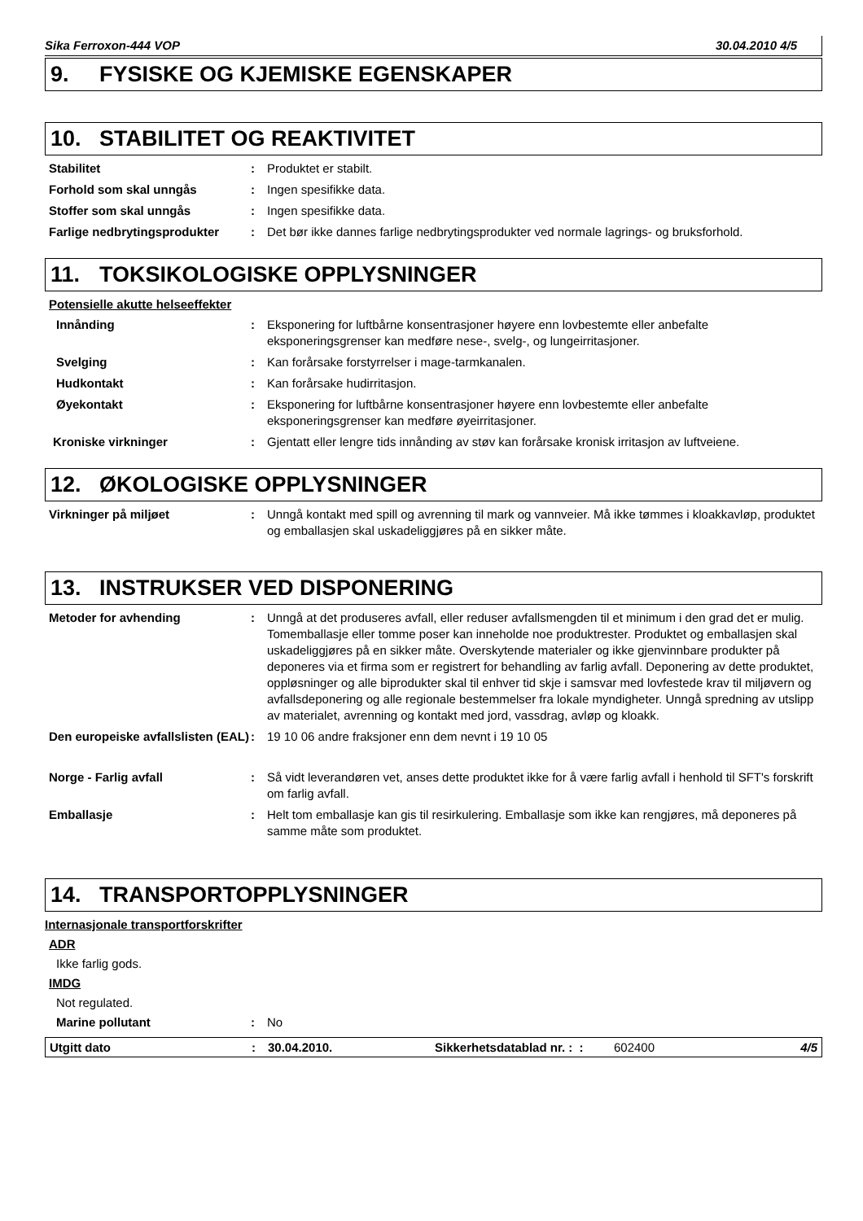Sika Ferroxon-444 VOP 30.04.2010 4/5
9. FYSISKE OG KJEMISKE EGENSKAPER
10. STABILITET OG REAKTIVITET
Stabilitet : Produktet er stabilt.
Forhold som skal unngås : Ingen spesifikke data.
Stoffer som skal unngås : Ingen spesifikke data.
Farlige nedbrytingsprodukter
: Det bør ikke dannes farlige nedbrytingsprodukter ved normale lagrings- og bruksforhold.
11. TOKSIKOLOGISKE OPPLYSNINGER
Potensielle akutte helseeffekter
Innånding : Eksponering for luftbårne konsentrasjoner høyere enn lovbestemte eller anbefalte eksponeringsgrenser kan medføre nese-, svelg-, og lungeirritasjoner.
Svelging : Kan forårsake forstyrrelser i mage-tarmkanalen.
Hudkontakt : Kan forårsake hudirritasjon.
Øyekontakt : Eksponering for luftbårne konsentrasjoner høyere enn lovbestemte eller anbefalte eksponeringsgrenser kan medføre øyeirritasjoner.
Kroniske virkninger : Gjentatt eller lengre tids innånding av støv kan forårsake kronisk irritasjon av luftveiene.
12. ØKOLOGISKE OPPLYSNINGER
Virkninger på miljøet : Unngå kontakt med spill og avrenning til mark og vannveier. Må ikke tømmes i kloakkavløp, produktet og emballasjen skal uskadeliggjøres på en sikker måte.
13. INSTRUKSER VED DISPONERING
Metoder for avhending : Unngå at det produseres avfall, eller reduser avfallsmengden til et minimum i den grad det er mulig. Tomemballasje eller tomme poser kan inneholde noe produktrester. Produktet og emballasjen skal uskadeliggjøres på en sikker måte. Overskytende materialer og ikke gjenvinnbare produkter på deponeres via et firma som er registrert for behandling av farlig avfall. Deponering av dette produktet, oppløsninger og alle biprodukter skal til enhver tid skje i samsvar med lovfestede krav til miljøvern og avfallsdeponering og alle regionale bestemmelser fra lokale myndigheter. Unngå spredning av utslipp av materialet, avrenning og kontakt med jord, vassdrag, avløp og kloakk.
Den europeiske avfallslisten (EAL)
: 19 10 06 andre fraksjoner enn dem nevnt i 19 10 05
Norge - Farlig avfall : Så vidt leverandøren vet, anses dette produktet ikke for å være farlig avfall i henhold til SFT's forskrift om farlig avfall.
Emballasje : Helt tom emballasje kan gis til resirkulering. Emballasje som ikke kan rengjøres, må deponeres på samme måte som produktet.
14. TRANSPORTOPPLYSNINGER
Internasjonale transportforskrifter
ADR
Ikke farlig gods.
IMDG
Not regulated.
Marine pollutant : No
Utgitt dato: 30.04.2010. Sikkerhetsdatablad nr. : : 602400 4/5